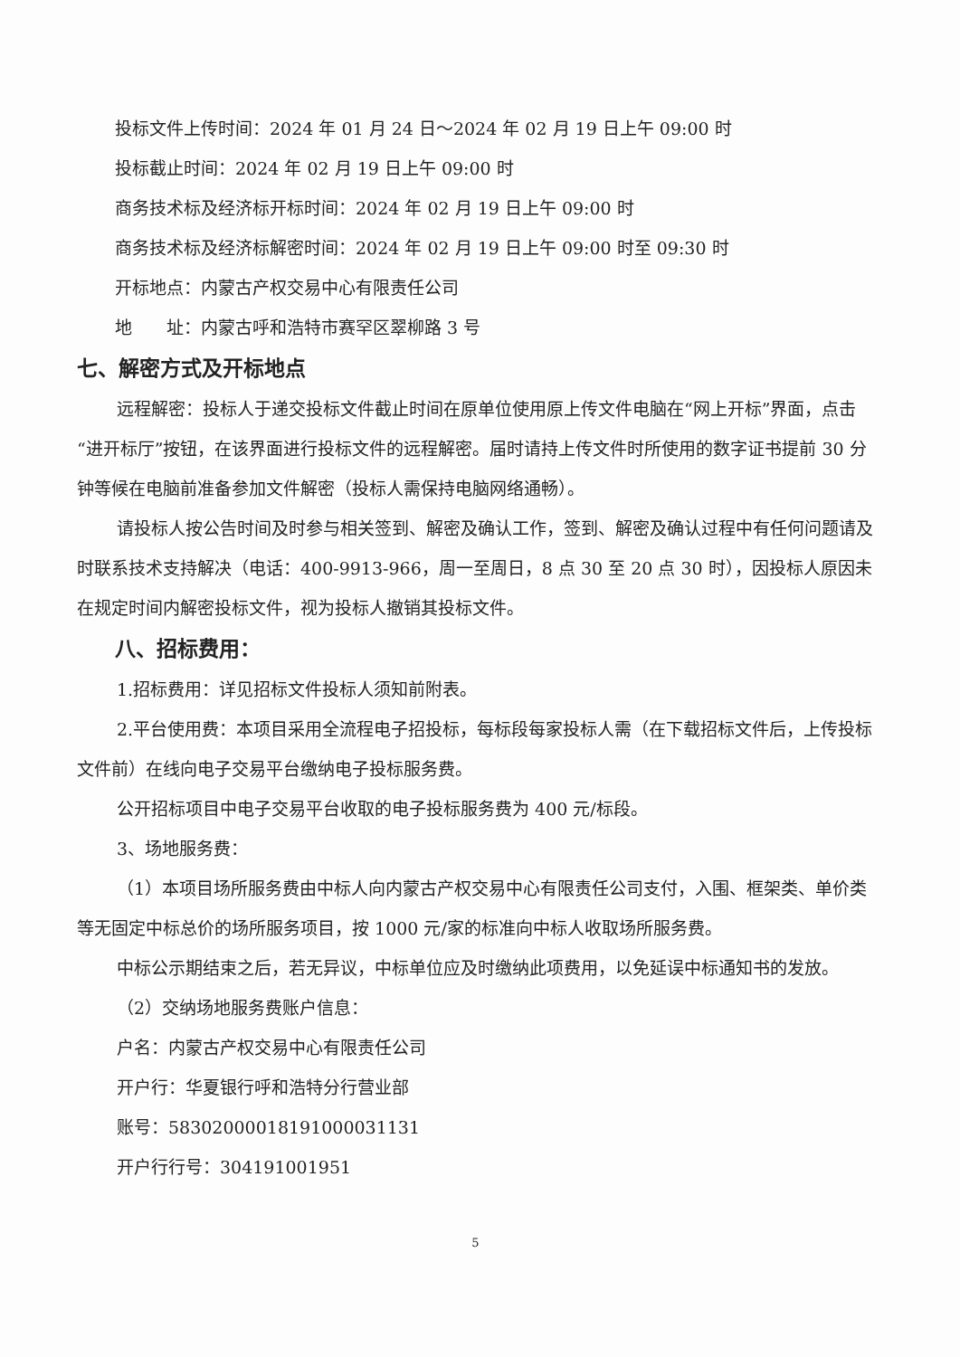投标文件上传时间：2024 年 01 月 24 日～2024 年 02 月 19 日上午 09:00 时
投标截止时间：2024 年 02 月 19 日上午 09:00 时
商务技术标及经济标开标时间：2024 年 02 月 19 日上午 09:00 时
商务技术标及经济标解密时间：2024 年 02 月 19 日上午 09:00 时至 09:30 时
开标地点：内蒙古产权交易中心有限责任公司
地　　址：内蒙古呼和浩特市赛罕区翠柳路 3 号
七、解密方式及开标地点
远程解密：投标人于递交投标文件截止时间在原单位使用原上传文件电脑在“网上开标”界面，点击“进开标厅”按钮，在该界面进行投标文件的远程解密。届时请持上传文件时所使用的数字证书提前 30 分钟等候在电脑前准备参加文件解密（投标人需保持电脑网络通畅）。
请投标人按公告时间及时参与相关签到、解密及确认工作，签到、解密及确认过程中有任何问题请及时联系技术支持解决（电话：400-9913-966，周一至周日，8 点 30 至 20 点 30 时），因投标人原因未在规定时间内解密投标文件，视为投标人撤销其投标文件。
八、招标费用：
1.招标费用：详见招标文件投标人须知前附表。
2.平台使用费：本项目采用全流程电子招投标，每标段每家投标人需（在下载招标文件后，上传投标文件前）在线向电子交易平台缴纳电子投标服务费。
公开招标项目中电子交易平台收取的电子投标服务费为 400 元/标段。
3、场地服务费：
（1）本项目场所服务费由中标人向内蒙古产权交易中心有限责任公司支付，入围、框架类、单价类等无固定中标总价的场所服务项目，按 1000 元/家的标准向中标人收取场所服务费。
中标公示期结束之后，若无异议，中标单位应及时缴纳此项费用，以免延误中标通知书的发放。
（2）交纳场地服务费账户信息：
户名：内蒙古产权交易中心有限责任公司
开户行：华夏银行呼和浩特分行营业部
账号：58302000018191000031131
开户行行号：304191001951
5